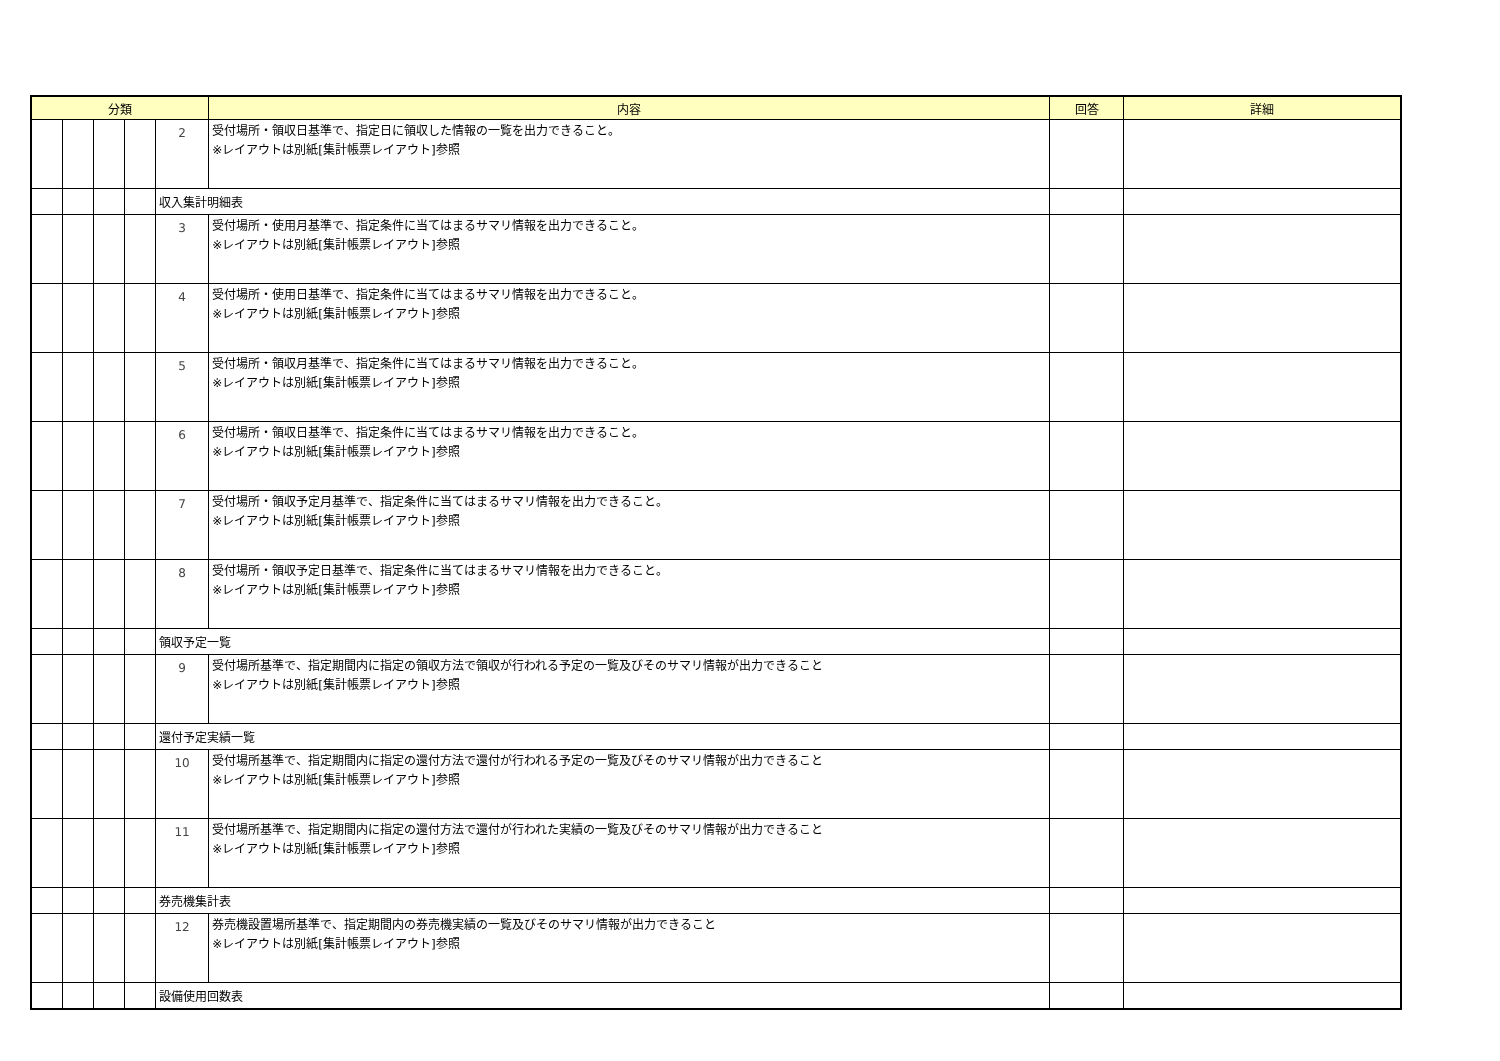| 分類 | | | | | 内容 | 回答 | 詳細 |
| --- | --- | --- | --- | --- | --- | --- | --- |
| | | | | 2 | 受付場所・領収日基準で、指定日に領収した情報の一覧を出力できること。 ※レイアウトは別紙[集計帳票レイアウト]参照 | | |
| | | | | 収入集計明細表 | | | |
| | | | | 3 | 受付場所・使用月基準で、指定条件に当てはまるサマリ情報を出力できること。 ※レイアウトは別紙[集計帳票レイアウト]参照 | | |
| | | | | 4 | 受付場所・使用日基準で、指定条件に当てはまるサマリ情報を出力できること。 ※レイアウトは別紙[集計帳票レイアウト]参照 | | |
| | | | | 5 | 受付場所・領収月基準で、指定条件に当てはまるサマリ情報を出力できること。 ※レイアウトは別紙[集計帳票レイアウト]参照 | | |
| | | | | 6 | 受付場所・領収日基準で、指定条件に当てはまるサマリ情報を出力できること。 ※レイアウトは別紙[集計帳票レイアウト]参照 | | |
| | | | | 7 | 受付場所・領収予定月基準で、指定条件に当てはまるサマリ情報を出力できること。 ※レイアウトは別紙[集計帳票レイアウト]参照 | | |
| | | | | 8 | 受付場所・領収予定日基準で、指定条件に当てはまるサマリ情報を出力できること。 ※レイアウトは別紙[集計帳票レイアウト]参照 | | |
| | | | | 領収予定一覧 | | | |
| | | | | 9 | 受付場所基準で、指定期間内に指定の領収方法で領収が行われる予定の一覧及びそのサマリ情報が出力できること ※レイアウトは別紙[集計帳票レイアウト]参照 | | |
| | | | | 還付予定実績一覧 | | | |
| | | | | 10 | 受付場所基準で、指定期間内に指定の還付方法で還付が行われる予定の一覧及びそのサマリ情報が出力できること ※レイアウトは別紙[集計帳票レイアウト]参照 | | |
| | | | | 11 | 受付場所基準で、指定期間内に指定の還付方法で還付が行われた実績の一覧及びそのサマリ情報が出力できること ※レイアウトは別紙[集計帳票レイアウト]参照 | | |
| | | | | 券売機集計表 | | | |
| | | | | 12 | 券売機設置場所基準で、指定期間内の券売機実績の一覧及びそのサマリ情報が出力できること ※レイアウトは別紙[集計帳票レイアウト]参照 | | |
| | | | | 設備使用回数表 | | | |